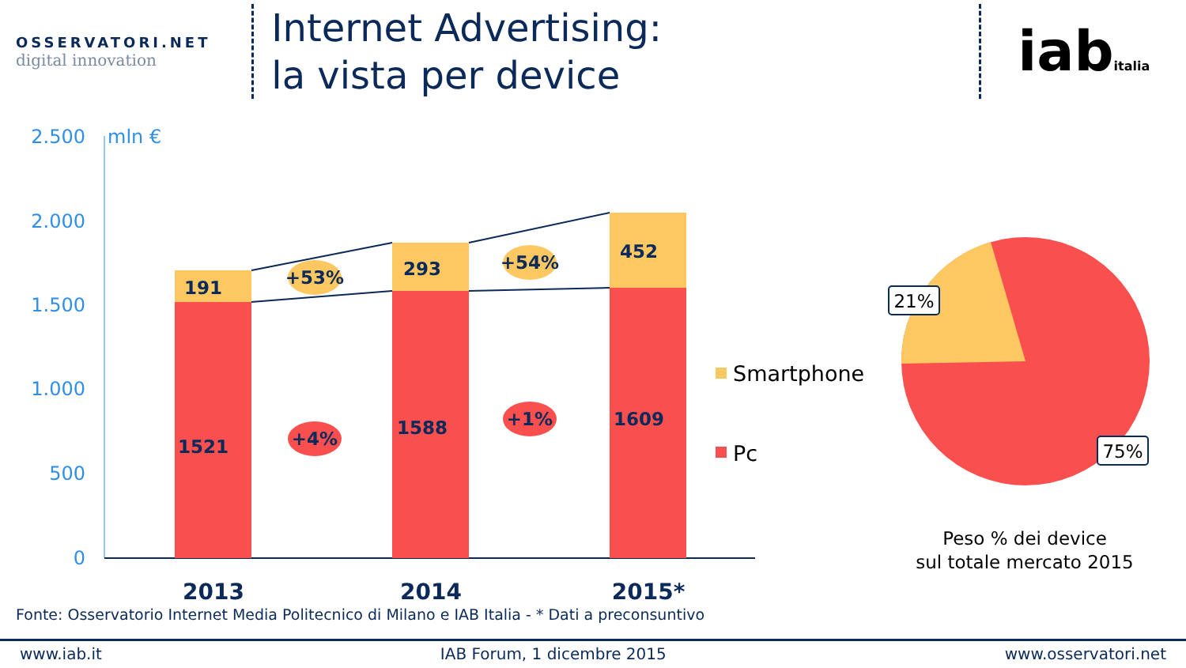OSSERVATORI.NET
digital innovation
Internet Advertising:
la vista per device
iabitalia
2.500
2.000
1.500
1.000
500
0
mln €
191
293
452
1521
1588
1609
+53%
+54%
+4%
+1%
2013
2014
2015*
Smartphone
Pc
21%
75%
Peso % dei device
sul totale mercato 2015
Fonte: Osservatorio Internet Media Politecnico di Milano e IAB Italia - * Dati a preconsuntivo
www.iab.it IAB Forum, 1 dicembre 2015 www.osservatori.net